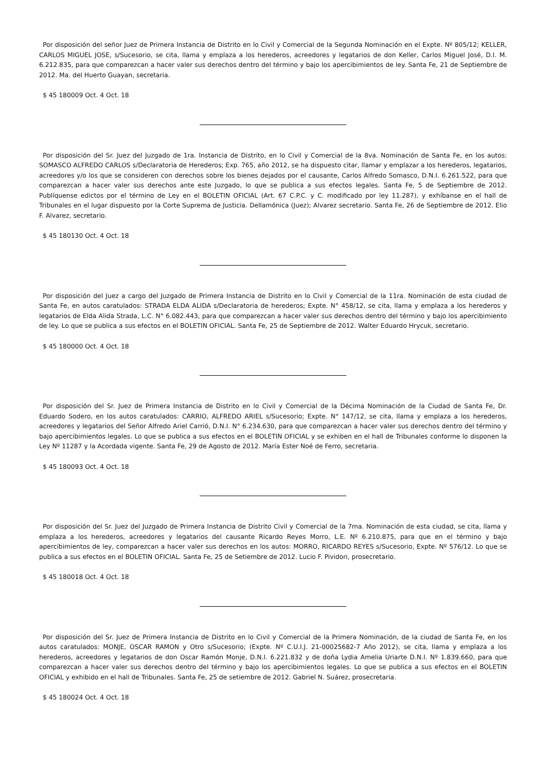Por disposición del señor Juez de Primera Instancia de Distrito en lo Civil y Comercial de la Segunda Nominación en el Expte. Nº 805/12; KELLER, CARLOS MIGUEL JOSE, s/Sucesorio, se cita, llama y emplaza a los herederos, acreedores y legatarios de don Keller, Carlos Miguel José, D.I. M. 6.212.835, para que comparezcan a hacer valer sus derechos dentro del término y bajo los apercibimientos de ley. Santa Fe, 21 de Septiembre de 2012. Ma. del Huerto Guayan, secretaria.
$ 45 180009 Oct. 4 Oct. 18
Por disposición del Sr. Juez del Juzgado de 1ra. Instancia de Distrito, en lo Civil y Comercial de la 8va. Nominación de Santa Fe, en los autos: SOMASCO ALFREDO CARLOS s/Declaratoria de Herederos; Exp. 765, año 2012, se ha dispuesto citar, llamar y emplazar a los herederos, legatarios, acreedores y/o los que se consideren con derechos sobre los bienes dejados por el causante, Carlos Alfredo Somasco, D.N.I. 6.261.522, para que comparezcan a hacer valer sus derechos ante este Juzgado, lo que se publica a sus efectos legales. Santa Fe, 5 de Septiembre de 2012. Publíquense edictos por el término de Ley en el BOLETIN OFICIAL (Art. 67 C.P.C. y C. modificado por ley 11.287), y exhíbanse en el hall de Tribunales en el lugar dispuesto por la Corte Suprema de Justicia. Dellamónica (Juez); Alvarez secretario. Santa Fe, 26 de Septiembre de 2012. Elio F. Alvarez, secretario.
$ 45 180130 Oct. 4 Oct. 18
Por disposición del Juez a cargo del Juzgado de Primera Instancia de Distrito en lo Civil y Comercial de la 11ra. Nominación de esta ciudad de Santa Fe, en autos caratulados: STRADA ELDA ALIDA s/Declaratoria de herederos; Expte. N° 458/12, se cita, llama y emplaza a los herederos y legatarios de Elda Alida Strada, L.C. N° 6.082.443, para que comparezcan a hacer valer sus derechos dentro del término y bajo los apercibimiento de ley. Lo que se publica a sus efectos en el BOLETIN OFICIAL. Santa Fe, 25 de Septiembre de 2012. Walter Eduardo Hrycuk, secretario.
$ 45 180000 Oct. 4 Oct. 18
Por disposición del Sr. Juez de Primera Instancia de Distrito en lo Civil y Comercial de la Décima Nominación de la Ciudad de Santa Fe, Dr. Eduardo Sodero, en los autos caratulados: CARRIO, ALFREDO ARIEL s/Sucesorio; Expte. N° 147/12, se cita, llama y emplaza a los herederos, acreedores y legatarios del Señor Alfredo Ariel Carrió, D.N.I. N° 6.234.630, para que comparezcan a hacer valer sus derechos dentro del término y bajo apercibimientos legales. Lo que se publica a sus efectos en el BOLETIN OFICIAL y se exhiben en el hall de Tribunales conforme lo disponen la Ley Nº 11287 y la Acordada vigente. Santa Fe, 29 de Agosto de 2012. María Ester Noé de Ferro, secretaria.
$ 45 180093 Oct. 4 Oct. 18
Por disposición del Sr. Juez del Juzgado de Primera Instancia de Distrito Civil y Comercial de la 7ma. Nominación de esta ciudad, se cita, llama y emplaza a los herederos, acreedores y legatarios del causante Ricardo Reyes Morro, L.E. Nº 6.210.875, para que en el término y bajo apercibimientos de ley, comparezcan a hacer valer sus derechos en los autos: MORRO, RICARDO REYES s/Sucesorio, Expte. Nº 576/12. Lo que se publica a sus efectos en el BOLETIN OFICIAL. Santa Fe, 25 de Setiembre de 2012. Lucio F. Pividori, prosecretario.
$ 45 180018 Oct. 4 Oct. 18
Por disposición del Sr. Juez de Primera Instancia de Distrito en lo Civil y Comercial de la Primera Nominación, de la ciudad de Santa Fe, en los autos caratulados: MONJE, OSCAR RAMON y Otro s/Sucesorio; (Expte. Nº C.U.I.J. 21-00025682-7 Año 2012), se cita, llama y emplaza a los herederos, acreedores y legatarios de don Oscar Ramón Monje, D.N.I. 6.221.832 y de doña Lydia Amelia Uriarte D.N.I. Nº 1.839.660, para que comparezcan a hacer valer sus derechos dentro del término y bajo los apercibimientos legales. Lo que se publica a sus efectos en el BOLETIN OFICIAL y exhibido en el hall de Tribunales. Santa Fe, 25 de setiembre de 2012. Gabriel N. Suárez, prosecretaria.
$ 45 180024 Oct. 4 Oct. 18